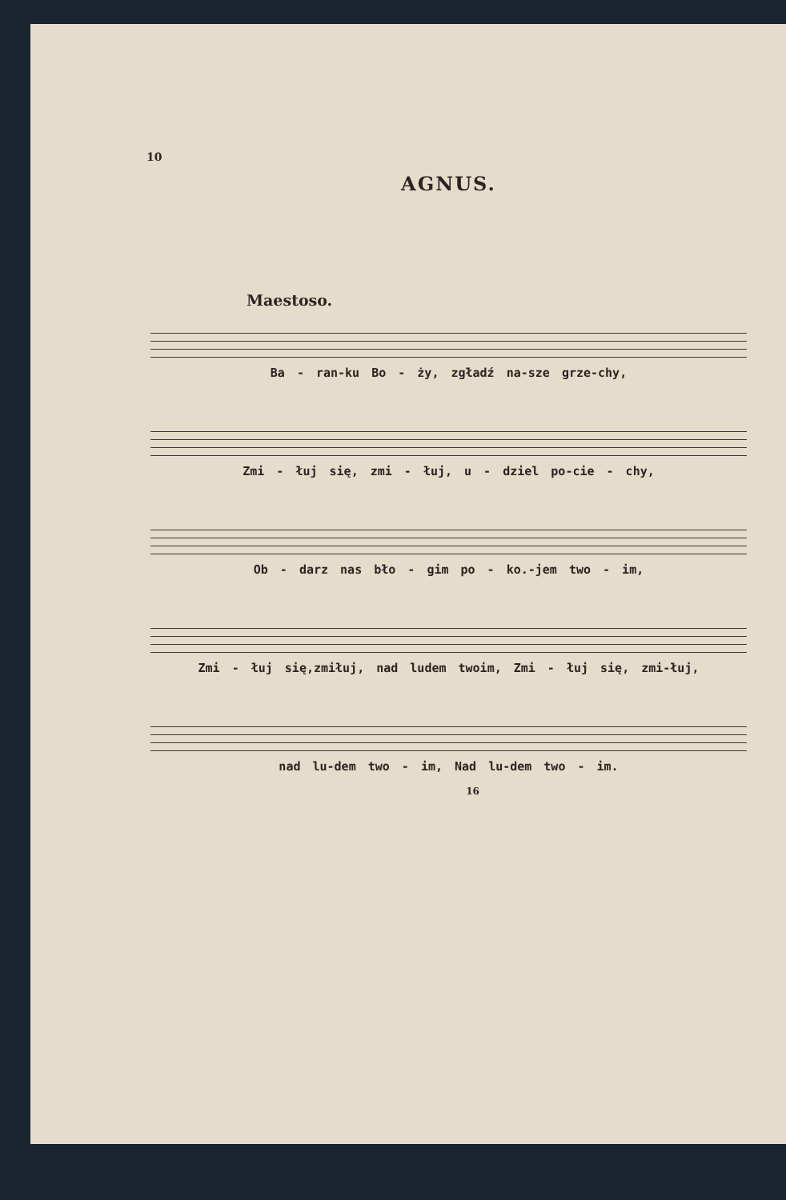10
AGNUS.
Maestoso.
Ba - ran-ku Bo - ży, zgładź na-sze grze-chy,
Zmi - łuj się, zmi - łuj, u - dziel po-cie - chy,
Ob - darz nas bło - gim po - ko.-jem two - im,
Zmi - łuj się,zmiłuj, nad ludem twoim, Zmi - łuj się, zmi-łuj,
nad lu-dem two - im, Nad lu-dem two - im.
16